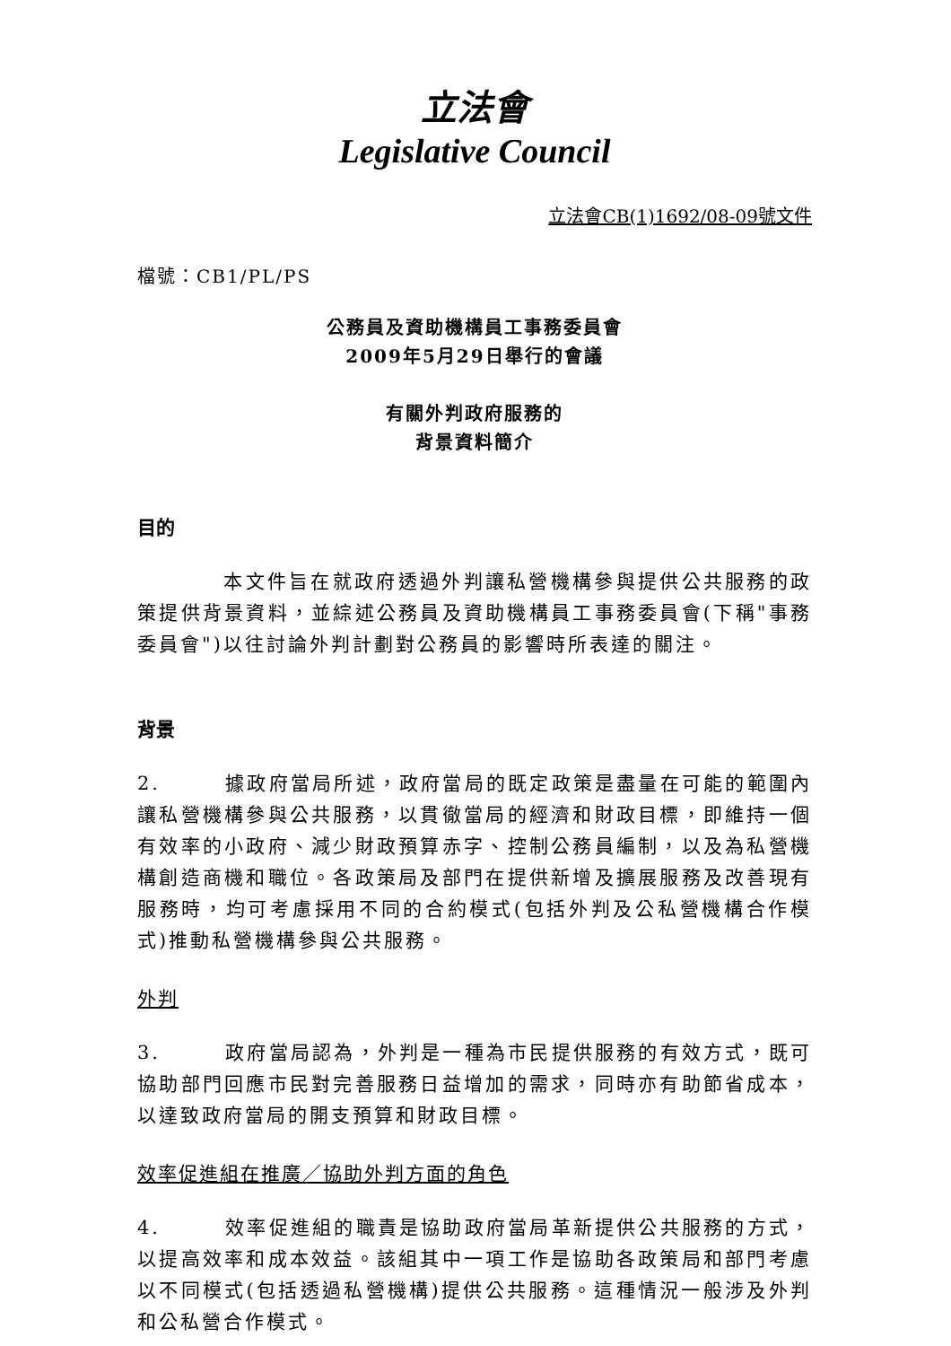立法會
Legislative Council
立法會CB(1)1692/08-09號文件
檔號：CB1/PL/PS
公務員及資助機構員工事務委員會
2009年5月29日舉行的會議
有關外判政府服務的
背景資料簡介
目的
    本文件旨在就政府透過外判讓私營機構參與提供公共服務的政策提供背景資料，並綜述公務員及資助機構員工事務委員會(下稱"事務委員會")以往討論外判計劃對公務員的影響時所表達的關注。
背景
2.   據政府當局所述，政府當局的既定政策是盡量在可能的範圍內讓私營機構參與公共服務，以貫徹當局的經濟和財政目標，即維持一個有效率的小政府、減少財政預算赤字、控制公務員編制，以及為私營機構創造商機和職位。各政策局及部門在提供新增及擴展服務及改善現有服務時，均可考慮採用不同的合約模式(包括外判及公私營機構合作模式)推動私營機構參與公共服務。
外判
3.   政府當局認為，外判是一種為市民提供服務的有效方式，既可協助部門回應市民對完善服務日益增加的需求，同時亦有助節省成本，以達致政府當局的開支預算和財政目標。
效率促進組在推廣／協助外判方面的角色
4.   效率促進組的職責是協助政府當局革新提供公共服務的方式，以提高效率和成本效益。該組其中一項工作是協助各政策局和部門考慮以不同模式(包括透過私營機構)提供公共服務。這種情況一般涉及外判和公私營合作模式。